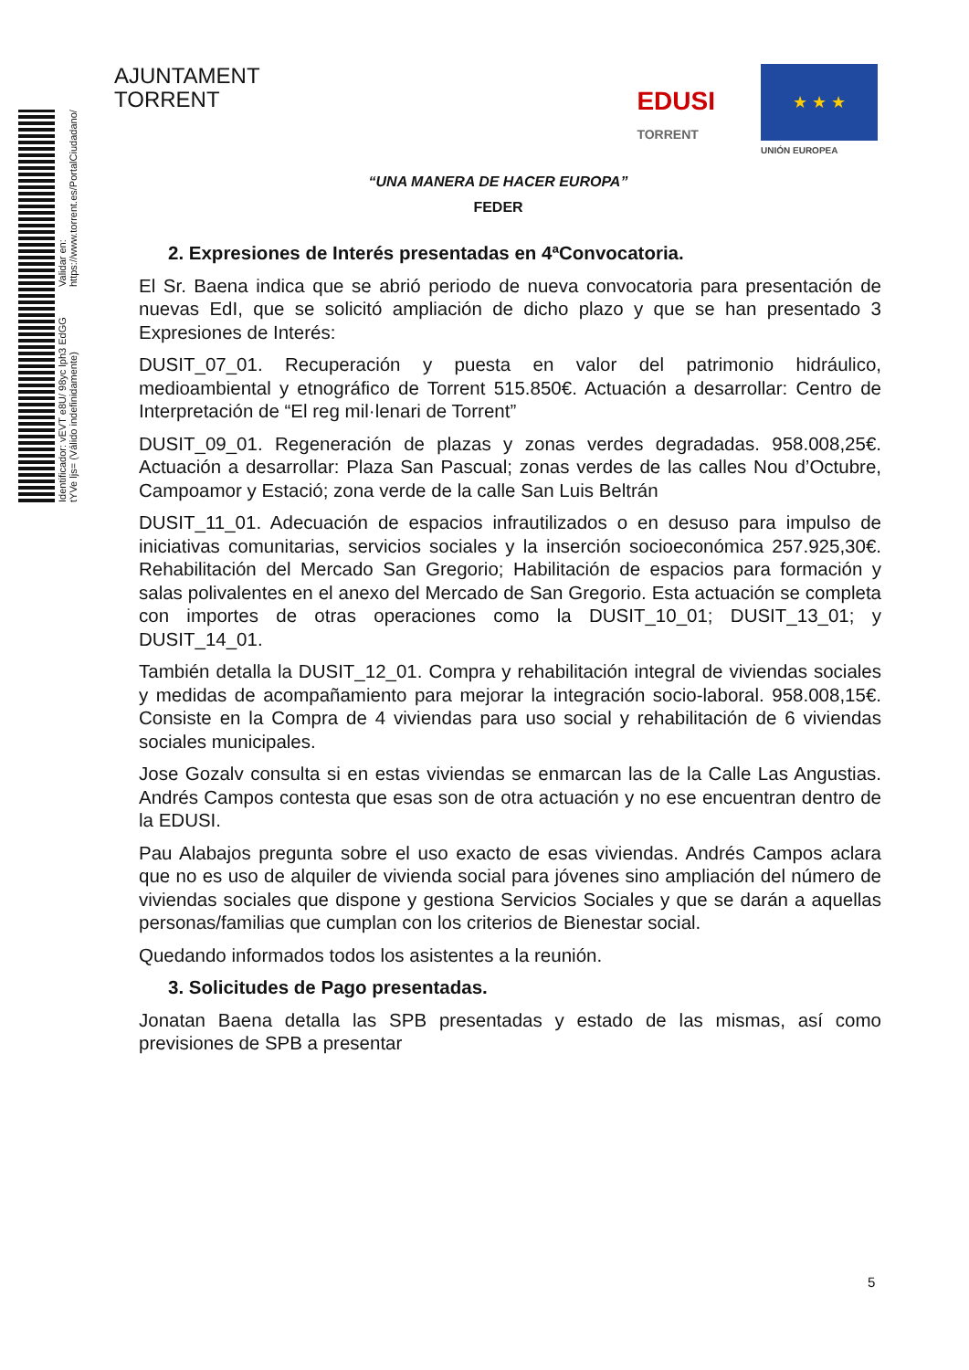Identificador: vEVT e8U/ 98yc lph3 EdGG tYVe ljs= (Válido indefinidamente) Validar en: https://www.torrent.es/PortalCiudadano/
AJUNTAMENT
TORRENT
EDUSI
TORRENT
★ ★ ★
UNIÓN EUROPEA
“UNA MANERA DE HACER EUROPA”
FEDER
2. Expresiones de Interés presentadas en 4ªConvocatoria.
El Sr. Baena indica que se abrió periodo de nueva convocatoria para presentación de nuevas EdI, que se solicitó ampliación de dicho plazo y que se han presentado 3 Expresiones de Interés:
DUSIT_07_01. Recuperación y puesta en valor del patrimonio hidráulico, medioambiental y etnográfico de Torrent 515.850€. Actuación a desarrollar: Centro de Interpretación de “El reg mil·lenari de Torrent”
DUSIT_09_01. Regeneración de plazas y zonas verdes degradadas. 958.008,25€. Actuación a desarrollar: Plaza San Pascual; zonas verdes de las calles Nou d’Octubre, Campoamor y Estació; zona verde de la calle San Luis Beltrán
DUSIT_11_01. Adecuación de espacios infrautilizados o en desuso para impulso de iniciativas comunitarias, servicios sociales y la inserción socioeconómica 257.925,30€. Rehabilitación del Mercado San Gregorio; Habilitación de espacios para formación y salas polivalentes en el anexo del Mercado de San Gregorio. Esta actuación se completa con importes de otras operaciones como la DUSIT_10_01; DUSIT_13_01; y DUSIT_14_01.
También detalla la DUSIT_12_01. Compra y rehabilitación integral de viviendas sociales y medidas de acompañamiento para mejorar la integración socio-laboral. 958.008,15€. Consiste en la Compra de 4 viviendas para uso social y rehabilitación de 6 viviendas sociales municipales.
Jose Gozalv consulta si en estas viviendas se enmarcan las de la Calle Las Angustias. Andrés Campos contesta que esas son de otra actuación y no ese encuentran dentro de la EDUSI.
Pau Alabajos pregunta sobre el uso exacto de esas viviendas. Andrés Campos aclara que no es uso de alquiler de vivienda social para jóvenes sino ampliación del número de viviendas sociales que dispone y gestiona Servicios Sociales y que se darán a aquellas personas/familias que cumplan con los criterios de Bienestar social.
Quedando informados todos los asistentes a la reunión.
3. Solicitudes de Pago presentadas.
Jonatan Baena detalla las SPB presentadas y estado de las mismas, así como previsiones de SPB a presentar
5